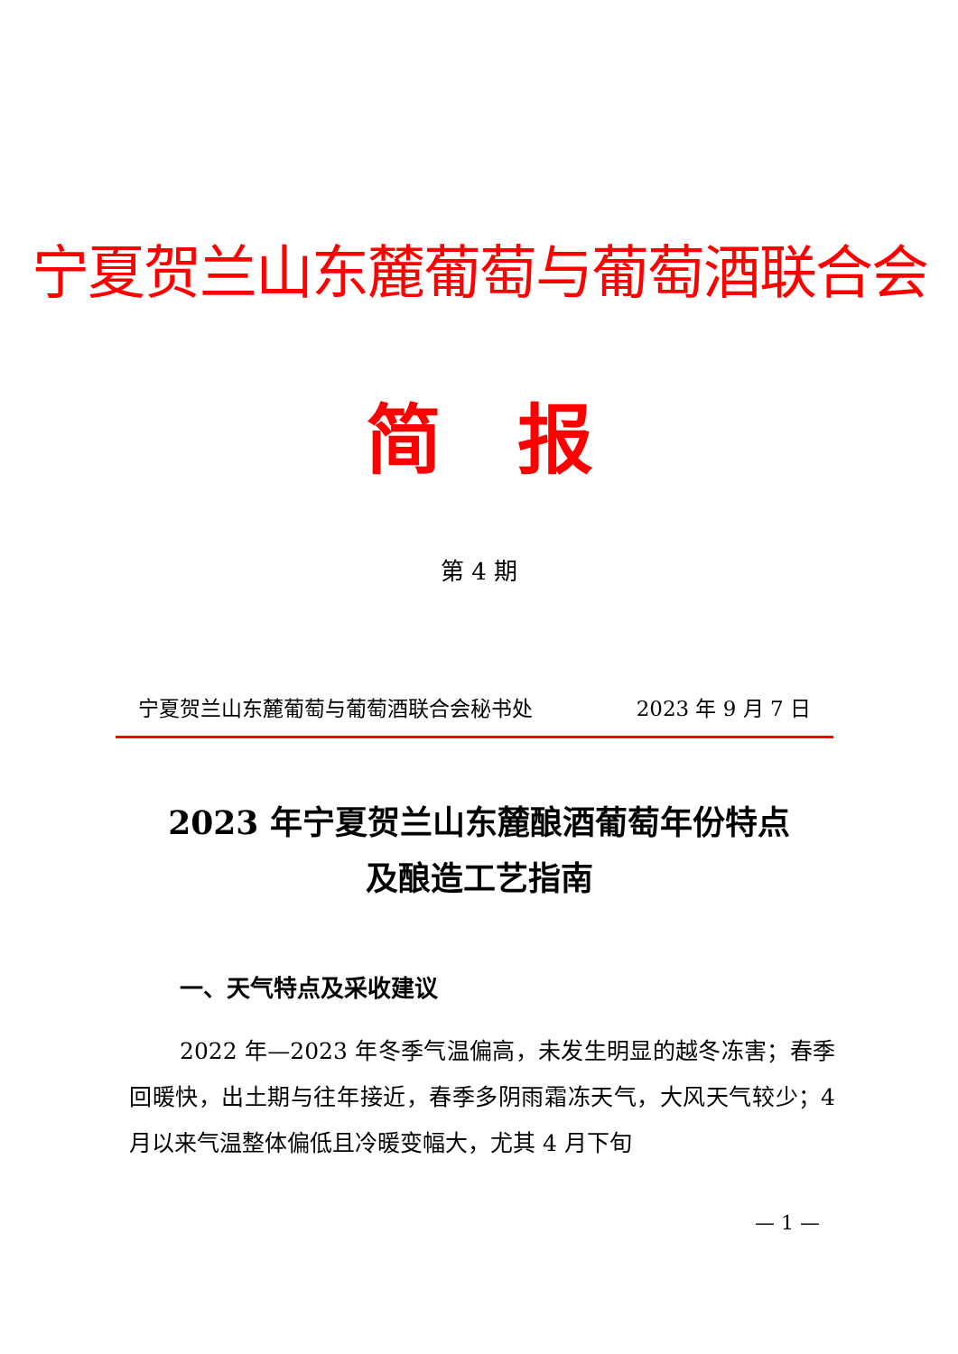宁夏贺兰山东麓葡萄与葡萄酒联合会
简　报
第 4 期
宁夏贺兰山东麓葡萄与葡萄酒联合会秘书处 2023 年 9 月 7 日
2023 年宁夏贺兰山东麓酿酒葡萄年份特点
及酿造工艺指南
一、天气特点及采收建议
2022 年—2023 年冬季气温偏高，未发生明显的越冬冻害；春季回暖快，出土期与往年接近，春季多阴雨霜冻天气，大风天气较少；4 月以来气温整体偏低且冷暖变幅大，尤其 4 月下旬
— 1 —